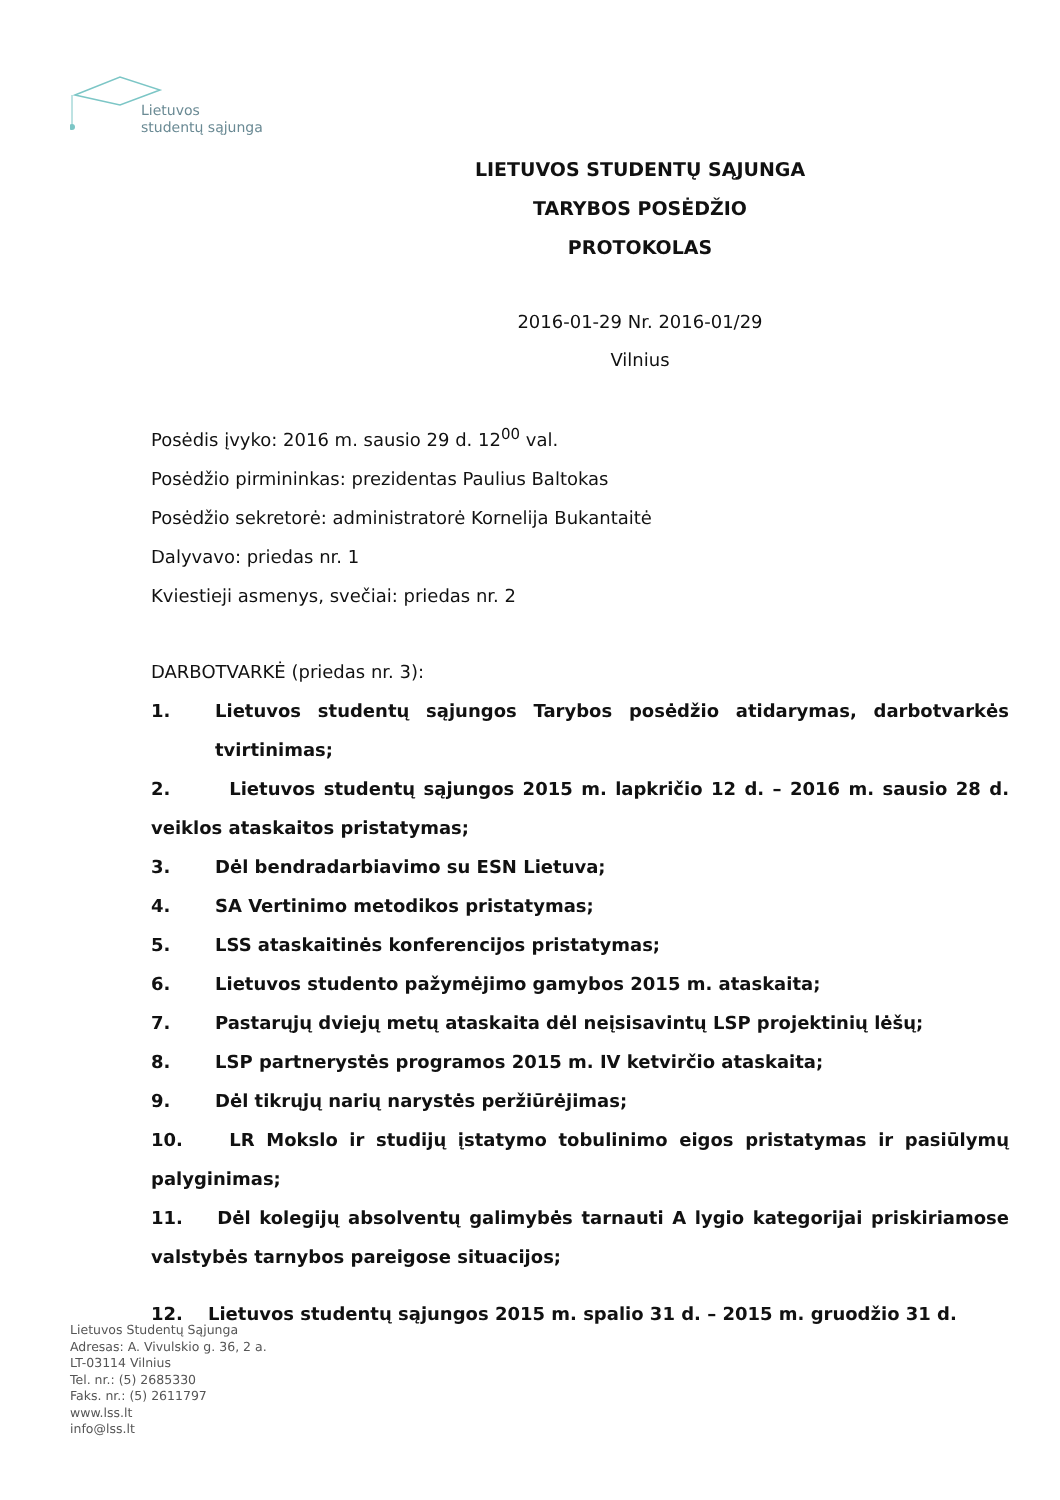Lietuvos
studentų sąjunga
LIETUVOS STUDENTŲ SĄJUNGA
TARYBOS POSĖDŽIO
PROTOKOLAS
2016-01-29 Nr. 2016-01/29
Vilnius
Posėdis įvyko: 2016 m. sausio 29 d. 12<sup>00</sup> val.
Posėdžio pirmininkas: prezidentas Paulius Baltokas
Posėdžio sekretorė: administratorė Kornelija Bukantaitė
Dalyvavo: priedas nr. 1
Kviestieji asmenys, svečiai: priedas nr. 2
DARBOTVARKĖ (priedas nr. 3):
1. Lietuvos studentų sąjungos Tarybos posėdžio atidarymas, darbotvarkės tvirtinimas;
2. Lietuvos studentų sąjungos 2015 m. lapkričio 12 d. – 2016 m. sausio 28 d. veiklos ataskaitos pristatymas;
3. Dėl bendradarbiavimo su ESN Lietuva;
4. SA Vertinimo metodikos pristatymas;
5. LSS ataskaitinės konferencijos pristatymas;
6. Lietuvos studento pažymėjimo gamybos 2015 m. ataskaita;
7. Pastarųjų dviejų metų ataskaita dėl neįsisavintų LSP projektinių lėšų;
8. LSP partnerystės programos 2015 m. IV ketvirčio ataskaita;
9. Dėl tikrųjų narių narystės peržiūrėjimas;
10. LR Mokslo ir studijų įstatymo tobulinimo eigos pristatymas ir pasiūlymų palyginimas;
11. Dėl kolegijų absolventų galimybės tarnauti A lygio kategorijai priskiriamose valstybės tarnybos pareigose situacijos;
12. Lietuvos studentų sąjungos 2015 m. spalio 31 d. – 2015 m. gruodžio 31 d.
Lietuvos Studentų Sąjunga
Adresas: A. Vivulskio g. 36, 2 a.
LT-03114 Vilnius
Tel. nr.: (5) 2685330
Faks. nr.: (5) 2611797
www.lss.lt
info@lss.lt